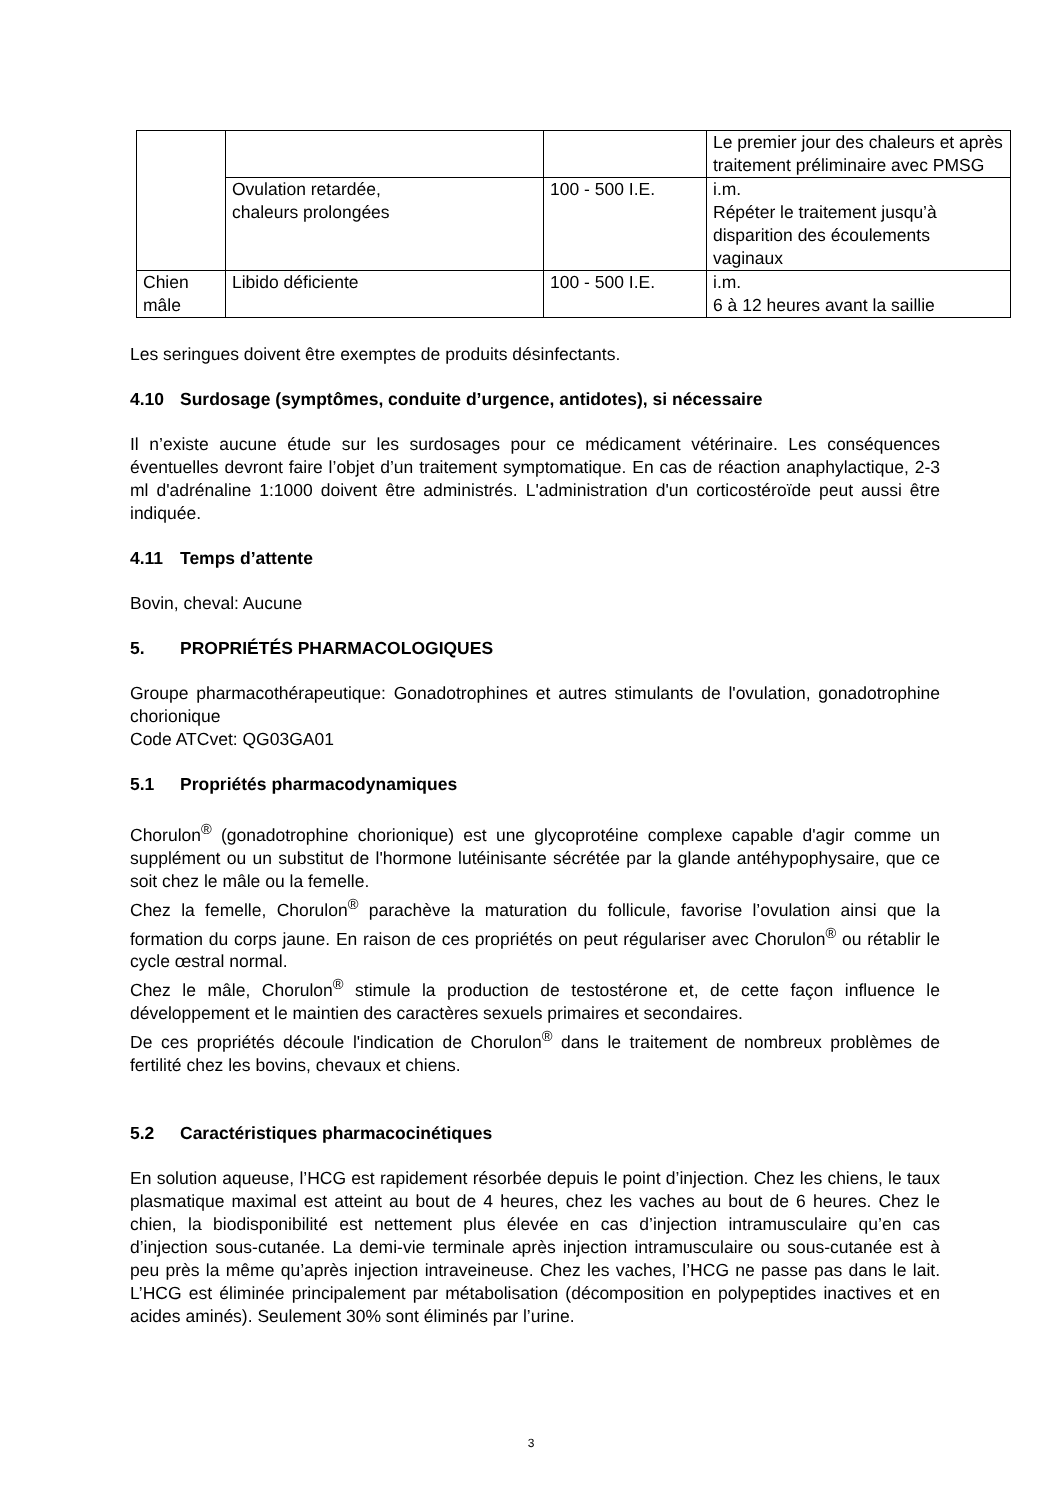| | | | Le premier jour des chaleurs et après traitement préliminaire avec PMSG |
| | Ovulation retardée, chaleurs prolongées | 100 - 500 I.E. | i.m. Répéter le traitement jusqu’à disparition des écoulements vaginaux |
| Chien mâle | Libido déficiente | 100 - 500 I.E. | i.m. 6 à 12 heures avant la saillie |
Les seringues doivent être exemptes de produits désinfectants.
4.10 Surdosage (symptômes, conduite d’urgence, antidotes), si nécessaire
Il n’existe aucune étude sur les surdosages pour ce médicament vétérinaire. Les conséquences éventuelles devront faire l’objet d’un traitement symptomatique. En cas de réaction anaphylactique, 2-3 ml d'adrénaline 1:1000 doivent être administrés. L'administration d'un corticostéroïde peut aussi être indiquée.
4.11 Temps d’attente
Bovin, cheval: Aucune
5. PROPRIÉTÉS PHARMACOLOGIQUES
Groupe pharmacothérapeutique: Gonadotrophines et autres stimulants de l'ovulation, gonadotrophine chorionique
Code ATCvet: QG03GA01
5.1 Propriétés pharmacodynamiques
Chorulon<sup>®</sup> (gonadotrophine chorionique) est une glycoprotéine complexe capable d'agir comme un supplément ou un substitut de l'hormone lutéinisante sécrétée par la glande antéhypophysaire, que ce soit chez le mâle ou la femelle.
Chez la femelle, Chorulon<sup>®</sup> parachève la maturation du follicule, favorise l’ovulation ainsi que la formation du corps jaune. En raison de ces propriétés on peut régulariser avec Chorulon<sup>®</sup> ou rétablir le cycle œstral normal.
Chez le mâle, Chorulon<sup>®</sup> stimule la production de testostérone et, de cette façon influence le développement et le maintien des caractères sexuels primaires et secondaires.
De ces propriétés découle l'indication de Chorulon<sup>®</sup> dans le traitement de nombreux problèmes de fertilité chez les bovins, chevaux et chiens.
5.2 Caractéristiques pharmacocinétiques
En solution aqueuse, l’HCG est rapidement résorbée depuis le point d’injection. Chez les chiens, le taux plasmatique maximal est atteint au bout de 4 heures, chez les vaches au bout de 6 heures. Chez le chien, la biodisponibilité est nettement plus élevée en cas d’injection intramusculaire qu’en cas d’injection sous-cutanée. La demi-vie terminale après injection intramusculaire ou sous-cutanée est à peu près la même qu’après injection intraveineuse. Chez les vaches, l’HCG ne passe pas dans le lait. L’HCG est éliminée principalement par métabolisation (décomposition en polypeptides inactives et en acides aminés). Seulement 30% sont éliminés par l’urine.
3